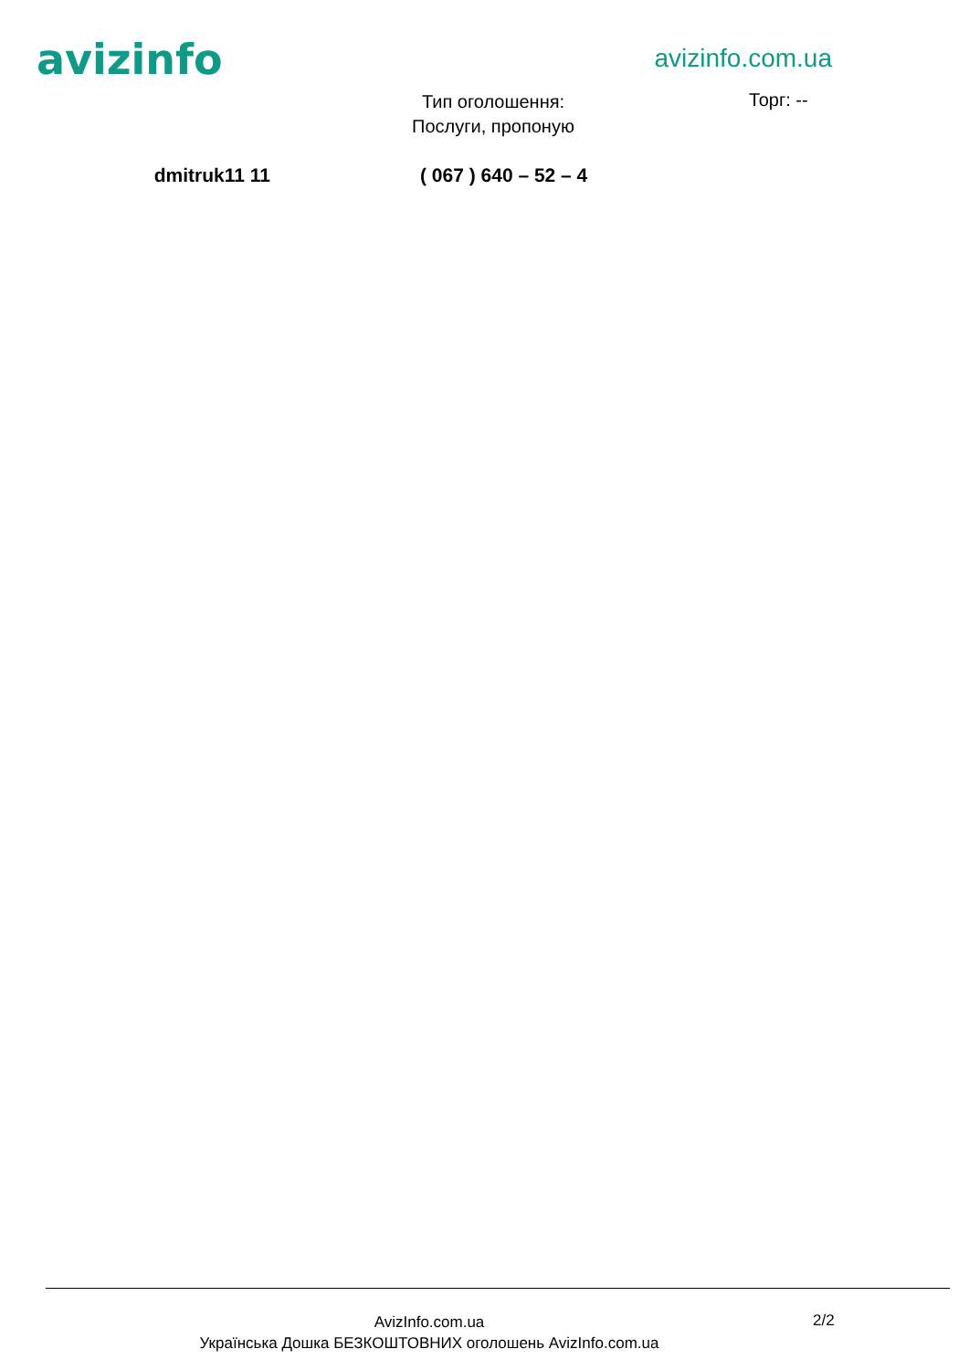avizinfo
avizinfo.com.ua
Тип оголошення:
Послуги, пропоную
Торг: --
dmitruk11 11 ( 067 ) 640 – 52 – 4
AvizInfo.com.ua
Українська Дошка БЕЗКОШТОВНИХ оголошень AvizInfo.com.ua
2/2